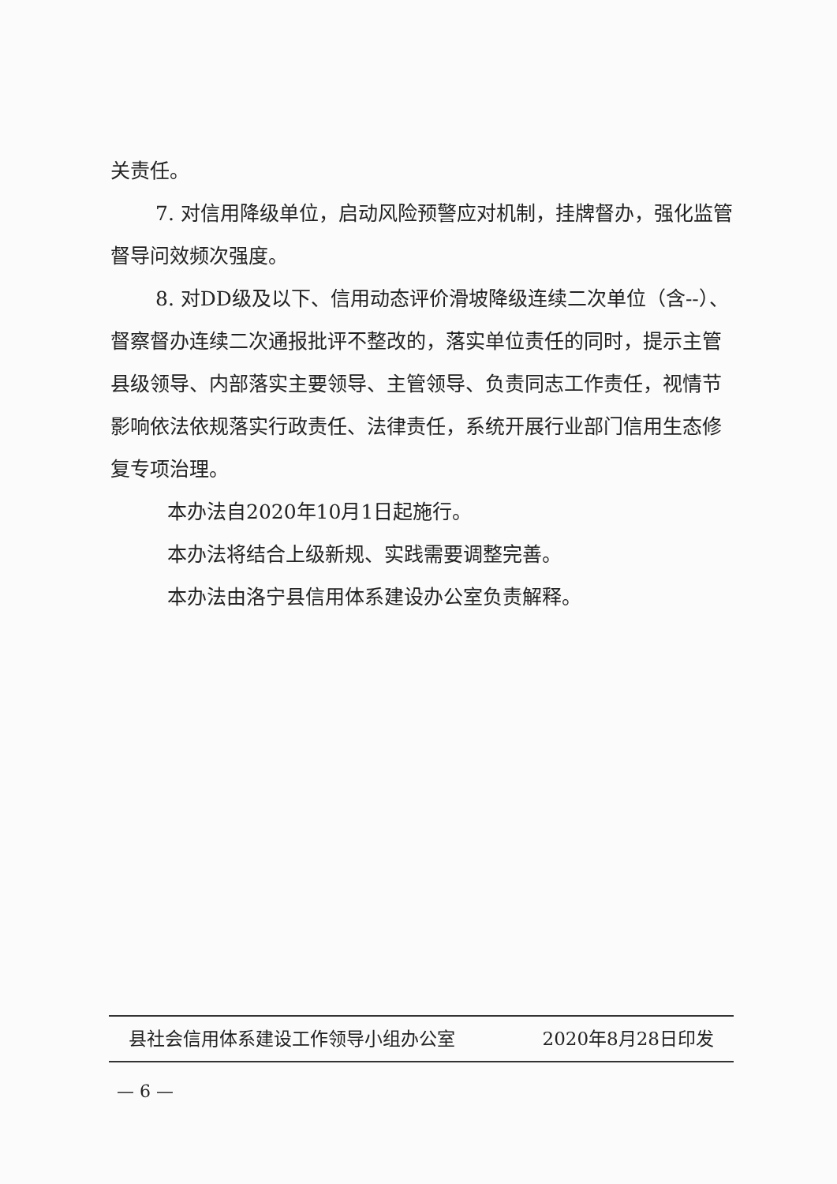关责任。
7. 对信用降级单位，启动风险预警应对机制，挂牌督办，强化监管督导问效频次强度。
8. 对DD级及以下、信用动态评价滑坡降级连续二次单位（含--）、督察督办连续二次通报批评不整改的，落实单位责任的同时，提示主管县级领导、内部落实主要领导、主管领导、负责同志工作责任，视情节影响依法依规落实行政责任、法律责任，系统开展行业部门信用生态修复专项治理。
本办法自2020年10月1日起施行。
本办法将结合上级新规、实践需要调整完善。
本办法由洛宁县信用体系建设办公室负责解释。
县社会信用体系建设工作领导小组办公室 2020年8月28日印发
— 6 —